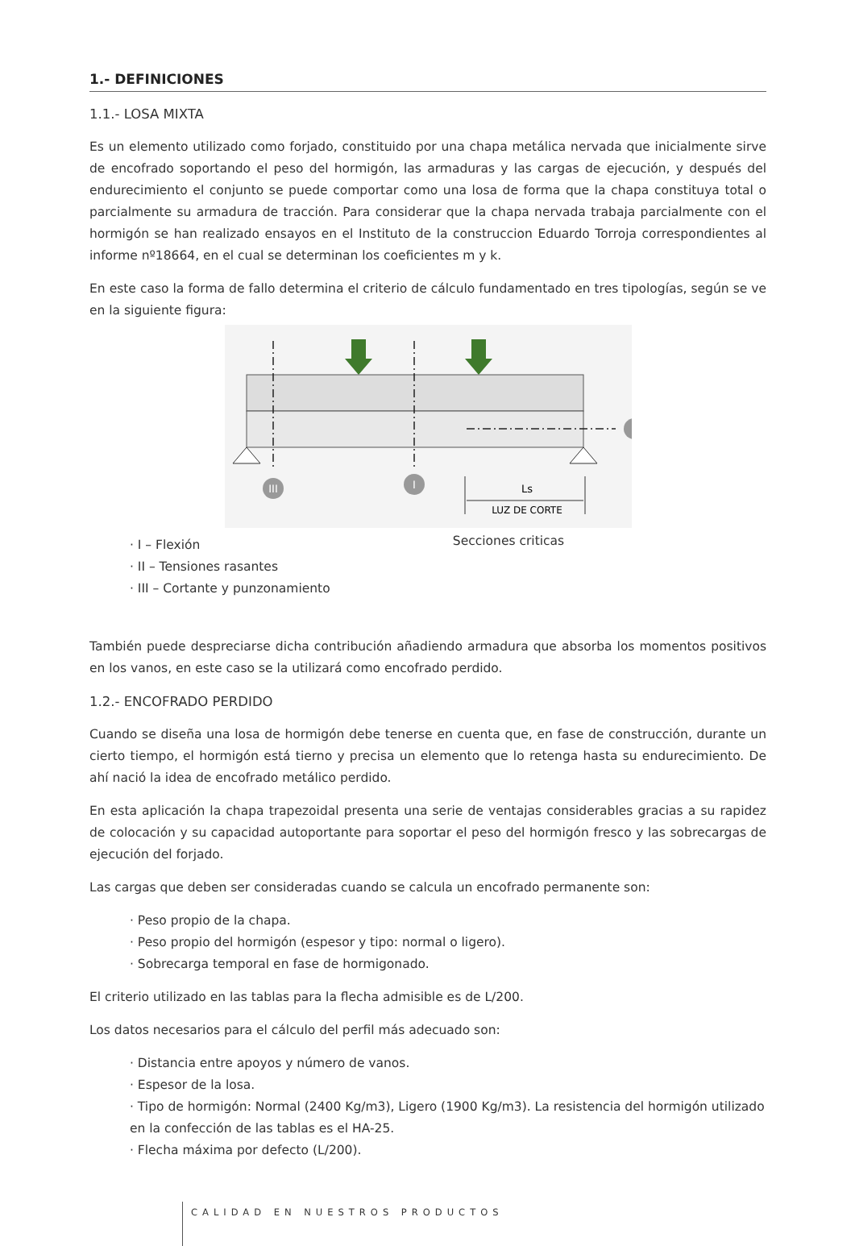1.- DEFINICIONES
1.1.- LOSA MIXTA
Es un elemento utilizado como forjado, constituido por una chapa metálica nervada que inicialmente sirve de encofrado soportando el peso del hormigón, las armaduras y las cargas de ejecución, y después del endurecimiento el conjunto se puede comportar como una losa de forma que la chapa constituya total o parcialmente su armadura de tracción. Para considerar que la chapa nervada trabaja parcialmente con el hormigón se han realizado ensayos en el Instituto de la construccion Eduardo Torroja correspondientes al informe nº18664, en el cual se determinan los coeficientes m y k.
En este caso la forma de fallo determina el criterio de cálculo fundamentado en tres tipologías, según se ve en la siguiente figura:
III
I
Ls
LUZ DE CORTE
Secciones criticas
· I – Flexión
· II – Tensiones rasantes
· III – Cortante y punzonamiento
También puede despreciarse dicha contribución añadiendo armadura que absorba los momentos positivos en los vanos, en este caso se la utilizará como encofrado perdido.
1.2.- ENCOFRADO PERDIDO
Cuando se diseña una losa de hormigón debe tenerse en cuenta que, en fase de construcción, durante un cierto tiempo, el hormigón está tierno y precisa un elemento que lo retenga hasta su endurecimiento. De ahí nació la idea de encofrado metálico perdido.
En esta aplicación la chapa trapezoidal presenta una serie de ventajas considerables gracias a su rapidez de colocación y su capacidad autoportante para soportar el peso del hormigón fresco y las sobrecargas de ejecución del forjado.
Las cargas que deben ser consideradas cuando se calcula un encofrado permanente son:
· Peso propio de la chapa.
· Peso propio del hormigón (espesor y tipo: normal o ligero).
· Sobrecarga temporal en fase de hormigonado.
El criterio utilizado en las tablas para la flecha admisible es de L/200.
Los datos necesarios para el cálculo del perfil más adecuado son:
· Distancia entre apoyos y número de vanos.
· Espesor de la losa.
· Tipo de hormigón: Normal (2400 Kg/m3), Ligero (1900 Kg/m3). La resistencia del hormigón utilizado en la confección de las tablas es el HA-25.
· Flecha máxima por defecto (L/200).
CALIDAD EN NUESTROS PRODUCTOS